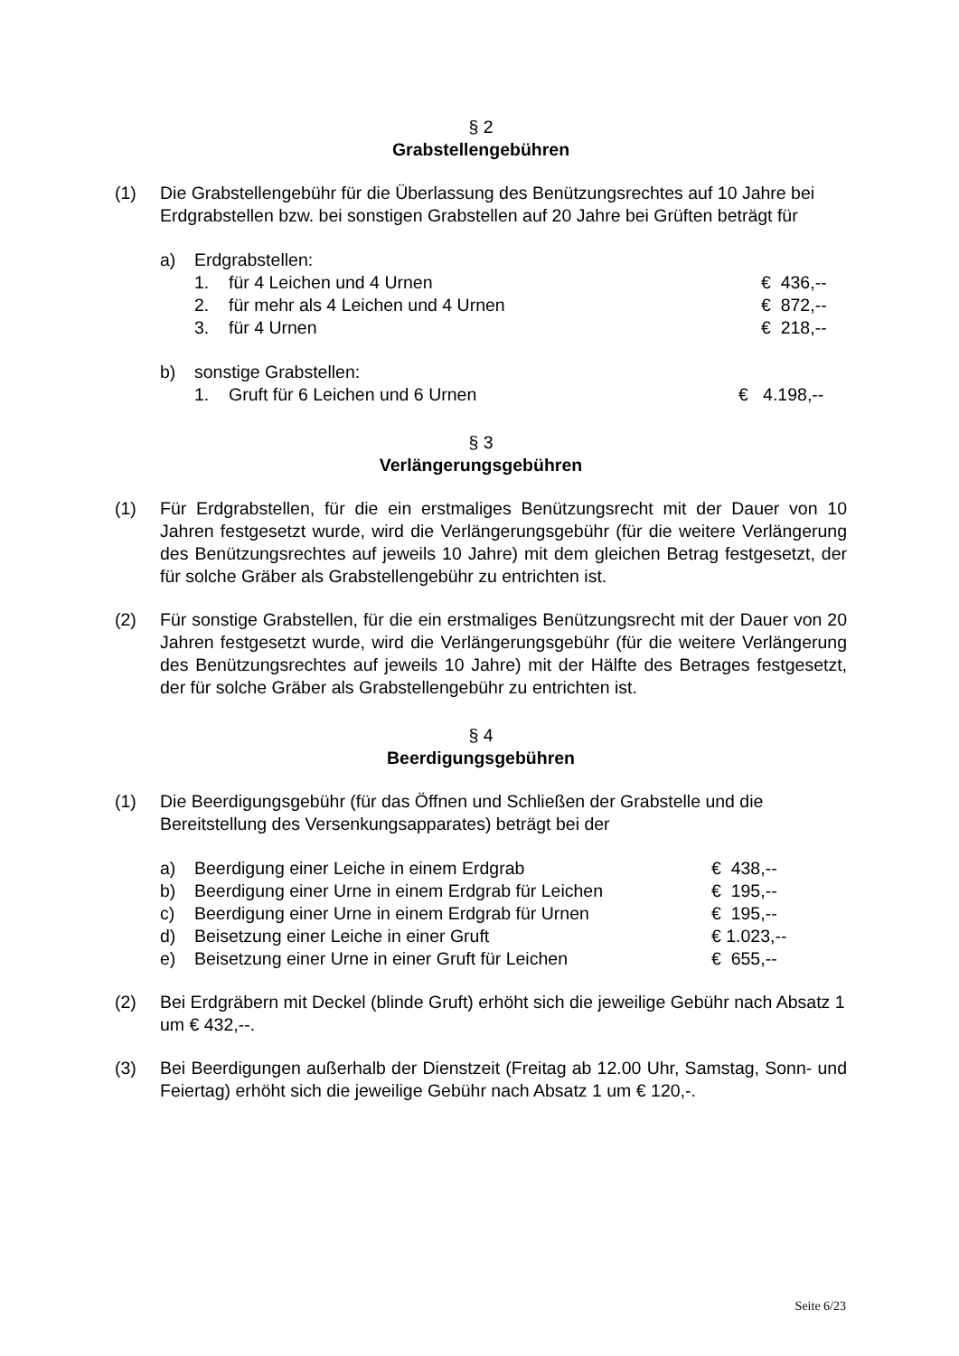§ 2
Grabstellengebühren
(1) Die Grabstellengebühr für die Überlassung des Benützungsrechtes auf 10 Jahre bei Erdgrabstellen bzw. bei sonstigen Grabstellen auf 20 Jahre bei Grüften beträgt für
a) Erdgrabstellen:
1. für 4 Leichen und 4 Urnen € 436,--
2. für mehr als 4 Leichen und 4 Urnen € 872,--
3. für 4 Urnen € 218,--
b) sonstige Grabstellen:
1. Gruft für 6 Leichen und 6 Urnen € 4.198,--
§ 3
Verlängerungsgebühren
(1) Für Erdgrabstellen, für die ein erstmaliges Benützungsrecht mit der Dauer von 10 Jahren festgesetzt wurde, wird die Verlängerungsgebühr (für die weitere Verlängerung des Benützungsrechtes auf jeweils 10 Jahre) mit dem gleichen Betrag festgesetzt, der für solche Gräber als Grabstellengebühr zu entrichten ist.
(2) Für sonstige Grabstellen, für die ein erstmaliges Benützungsrecht mit der Dauer von 20 Jahren festgesetzt wurde, wird die Verlängerungsgebühr (für die weitere Verlängerung des Benützungsrechtes auf jeweils 10 Jahre) mit der Hälfte des Betrages festgesetzt, der für solche Gräber als Grabstellengebühr zu entrichten ist.
§ 4
Beerdigungsgebühren
(1) Die Beerdigungsgebühr (für das Öffnen und Schließen der Grabstelle und die Bereitstellung des Versenkungsapparates) beträgt bei der
a) Beerdigung einer Leiche in einem Erdgrab € 438,--
b) Beerdigung einer Urne in einem Erdgrab für Leichen € 195,--
c) Beerdigung einer Urne in einem Erdgrab für Urnen € 195,--
d) Beisetzung einer Leiche in einer Gruft € 1.023,--
e) Beisetzung einer Urne in einer Gruft für Leichen € 655,--
(2) Bei Erdgräbern mit Deckel (blinde Gruft) erhöht sich die jeweilige Gebühr nach Absatz 1 um € 432,--.
(3) Bei Beerdigungen außerhalb der Dienstzeit (Freitag ab 12.00 Uhr, Samstag, Sonn- und Feiertag) erhöht sich die jeweilige Gebühr nach Absatz 1 um € 120,-.
Seite 6/23